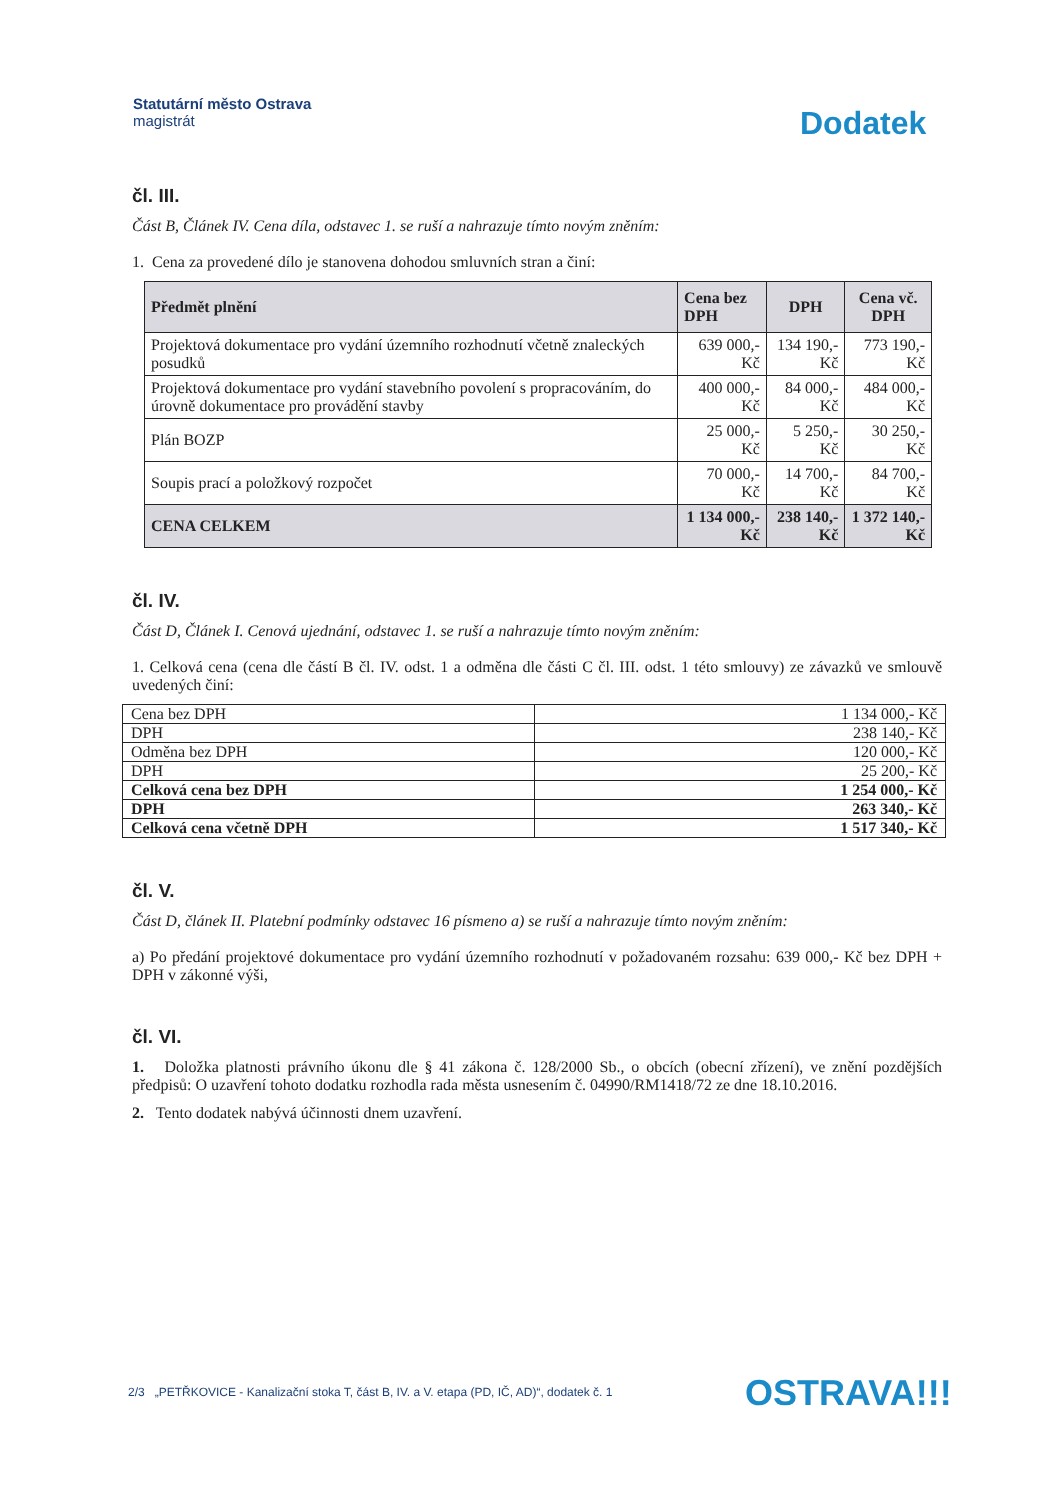Statutární město Ostrava
magistrát
Dodatek
čl. III.
Část B, Článek IV. Cena díla, odstavec 1. se ruší a nahrazuje tímto novým zněním:
1. Cena za provedené dílo je stanovena dohodou smluvních stran a činí:
| Předmět plnění | Cena bez DPH | DPH | Cena vč. DPH |
| --- | --- | --- | --- |
| Projektová dokumentace pro vydání územního rozhodnutí včetně znaleckých posudků | 639 000,- Kč | 134 190,- Kč | 773 190,- Kč |
| Projektová dokumentace pro vydání stavebního povolení s propracováním, do úrovně dokumentace pro provádění stavby | 400 000,- Kč | 84 000,- Kč | 484 000,- Kč |
| Plán BOZP | 25 000,- Kč | 5 250,- Kč | 30 250,- Kč |
| Soupis prací a položkový rozpočet | 70 000,- Kč | 14 700,- Kč | 84 700,- Kč |
| CENA CELKEM | 1 134 000,- Kč | 238 140,- Kč | 1 372 140,- Kč |
čl. IV.
Část D, Článek I. Cenová ujednání, odstavec 1. se ruší a nahrazuje tímto novým zněním:
1. Celková cena (cena dle částí B čl. IV. odst. 1 a odměna dle části C čl. III. odst. 1 této smlouvy) ze závazků ve smlouvě uvedených činí:
| Cena bez DPH | 1 134 000,- Kč |
| DPH | 238 140,- Kč |
| Odměna bez DPH | 120 000,- Kč |
| DPH | 25 200,- Kč |
| Celková cena bez DPH | 1 254 000,- Kč |
| DPH | 263 340,- Kč |
| Celková cena včetně DPH | 1 517 340,- Kč |
čl. V.
Část D, článek II. Platební podmínky odstavec 16 písmeno a) se ruší a nahrazuje tímto novým zněním:
a) Po předání projektové dokumentace pro vydání územního rozhodnutí v požadovaném rozsahu: 639 000,- Kč bez DPH + DPH v zákonné výši,
čl. VI.
1. Doložka platnosti právního úkonu dle § 41 zákona č. 128/2000 Sb., o obcích (obecní zřízení), ve znění pozdějších předpisů: O uzavření tohoto dodatku rozhodla rada města usnesením č. 04990/RM1418/72 ze dne 18.10.2016.
2. Tento dodatek nabývá účinnosti dnem uzavření.
2/3 „PETŘKOVICE - Kanalizační stoka T, část B, IV. a V. etapa (PD, IČ, AD)“, dodatek č. 1
OSTRAVA!!!